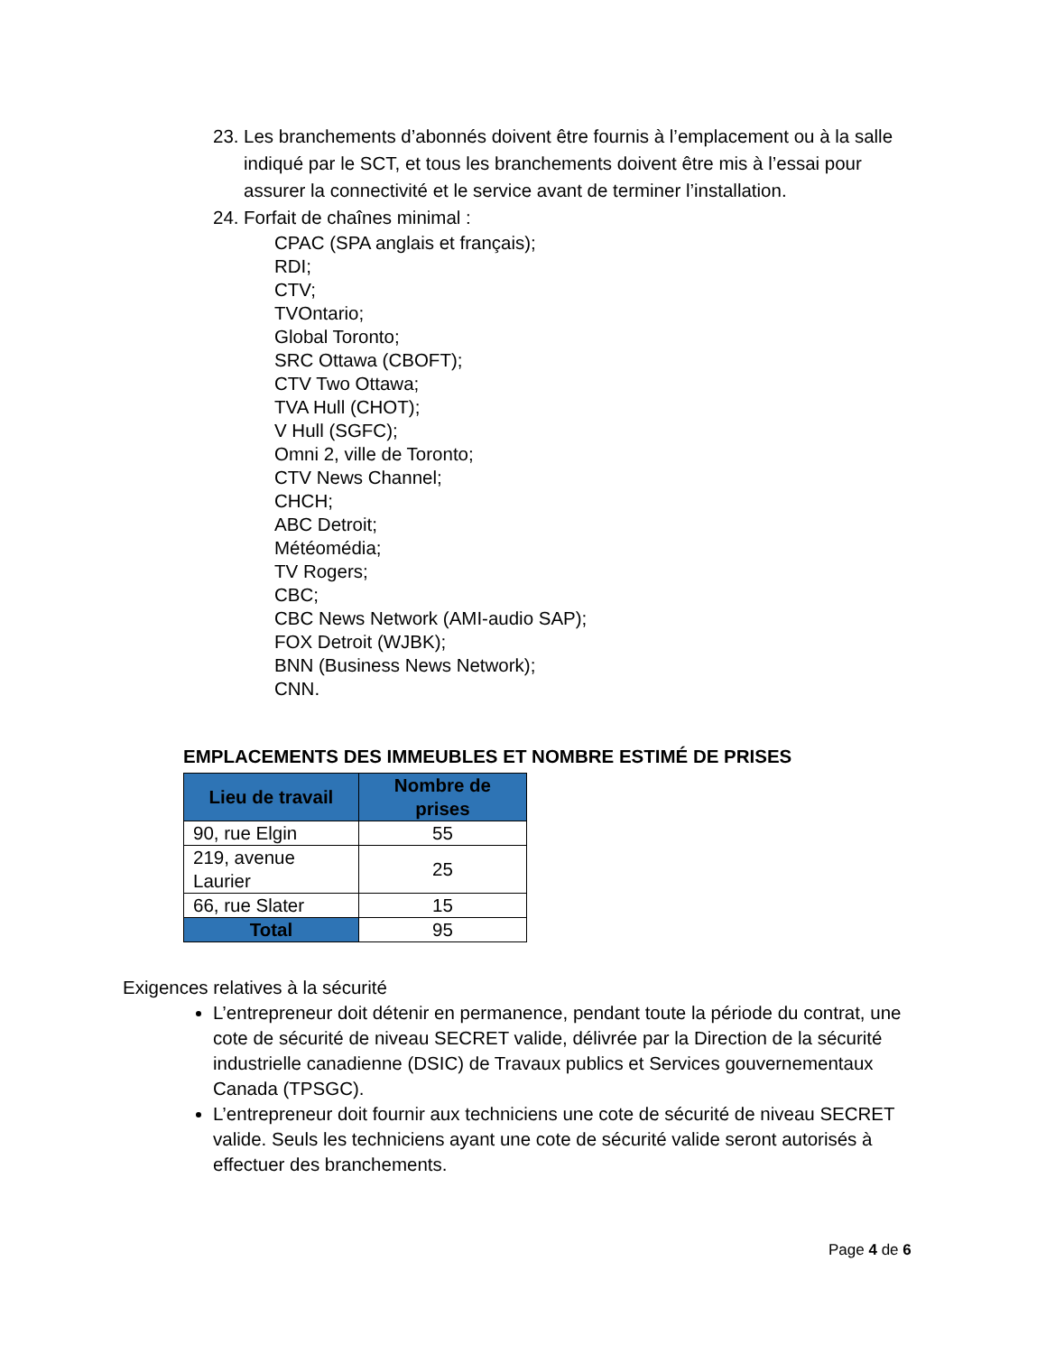23.
Les branchements d’abonnés doivent être fournis à l’emplacement ou à la salle indiqué par le SCT, et tous les branchements doivent être mis à l’essai pour assurer la connectivité et le service avant de terminer l’installation.
24.
Forfait de chaînes minimal :
CPAC (SPA anglais et français);
RDI;
CTV;
TVOntario;
Global Toronto;
SRC Ottawa (CBOFT);
CTV Two Ottawa;
TVA Hull (CHOT);
V Hull (SGFC);
Omni 2, ville de Toronto;
CTV News Channel;
CHCH;
ABC Detroit;
Météomédia;
TV Rogers;
CBC;
CBC News Network (AMI-audio SAP);
FOX Detroit (WJBK);
BNN (Business News Network);
CNN.
EMPLACEMENTS DES IMMEUBLES ET NOMBRE ESTIMÉ DE PRISES
| Lieu de travail | Nombre de prises |
| --- | --- |
| 90, rue Elgin | 55 |
| 219, avenue Laurier | 25 |
| 66, rue Slater | 15 |
| Total | 95 |
Exigences relatives à la sécurité
L’entrepreneur doit détenir en permanence, pendant toute la période du contrat, une cote de sécurité de niveau SECRET valide, délivrée par la Direction de la sécurité industrielle canadienne (DSIC) de Travaux publics et Services gouvernementaux Canada (TPSGC).
L’entrepreneur doit fournir aux techniciens une cote de sécurité de niveau SECRET valide. Seuls les techniciens ayant une cote de sécurité valide seront autorisés à effectuer des branchements.
Page 4 de 6